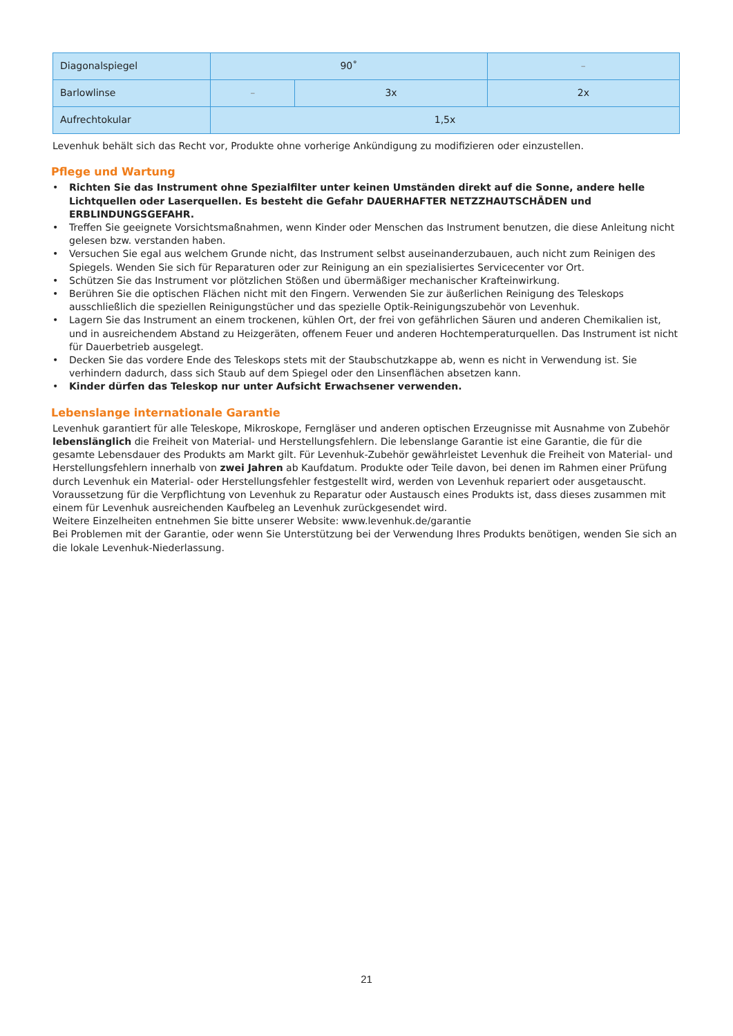| Diagonalspiegel | 90˚ | | – |
| Barlowlinse | – | 3x | 2x |
| Aufrechtokular | 1,5x | | |
Levenhuk behält sich das Recht vor, Produkte ohne vorherige Ankündigung zu modifizieren oder einzustellen.
Pflege und Wartung
• Richten Sie das Instrument ohne Spezialfilter unter keinen Umständen direkt auf die Sonne, andere helle Lichtquellen oder Laserquellen. Es besteht die Gefahr DAUERHAFTER NETZZHAUTSCHÄDEN und ERBLINDUNGSGEFAHR.
• Treffen Sie geeignete Vorsichtsmaßnahmen, wenn Kinder oder Menschen das Instrument benutzen, die diese Anleitung nicht gelesen bzw. verstanden haben.
• Versuchen Sie egal aus welchem Grunde nicht, das Instrument selbst auseinanderzubauen, auch nicht zum Reinigen des Spiegels. Wenden Sie sich für Reparaturen oder zur Reinigung an ein spezialisiertes Servicecenter vor Ort.
• Schützen Sie das Instrument vor plötzlichen Stößen und übermäßiger mechanischer Krafteinwirkung.
• Berühren Sie die optischen Flächen nicht mit den Fingern. Verwenden Sie zur äußerlichen Reinigung des Teleskops ausschließlich die speziellen Reinigungstücher und das spezielle Optik-Reinigungszubehör von Levenhuk.
• Lagern Sie das Instrument an einem trockenen, kühlen Ort, der frei von gefährlichen Säuren und anderen Chemikalien ist, und in ausreichendem Abstand zu Heizgeräten, offenem Feuer und anderen Hochtemperaturquellen. Das Instrument ist nicht für Dauerbetrieb ausgelegt.
• Decken Sie das vordere Ende des Teleskops stets mit der Staubschutzkappe ab, wenn es nicht in Verwendung ist. Sie verhindern dadurch, dass sich Staub auf dem Spiegel oder den Linsenflächen absetzen kann.
• Kinder dürfen das Teleskop nur unter Aufsicht Erwachsener verwenden.
Lebenslange internationale Garantie
Levenhuk garantiert für alle Teleskope, Mikroskope, Ferngläser und anderen optischen Erzeugnisse mit Ausnahme von Zubehör lebenslänglich die Freiheit von Material- und Herstellungsfehlern. Die lebenslange Garantie ist eine Garantie, die für die gesamte Lebensdauer des Produkts am Markt gilt. Für Levenhuk-Zubehör gewährleistet Levenhuk die Freiheit von Material- und Herstellungsfehlern innerhalb von zwei Jahren ab Kaufdatum. Produkte oder Teile davon, bei denen im Rahmen einer Prüfung durch Levenhuk ein Material- oder Herstellungsfehler festgestellt wird, werden von Levenhuk repariert oder ausgetauscht. Voraussetzung für die Verpflichtung von Levenhuk zu Reparatur oder Austausch eines Produkts ist, dass dieses zusammen mit einem für Levenhuk ausreichenden Kaufbeleg an Levenhuk zurückgesendet wird.
Weitere Einzelheiten entnehmen Sie bitte unserer Website: www.levenhuk.de/garantie
Bei Problemen mit der Garantie, oder wenn Sie Unterstützung bei der Verwendung Ihres Produkts benötigen, wenden Sie sich an die lokale Levenhuk-Niederlassung.
21